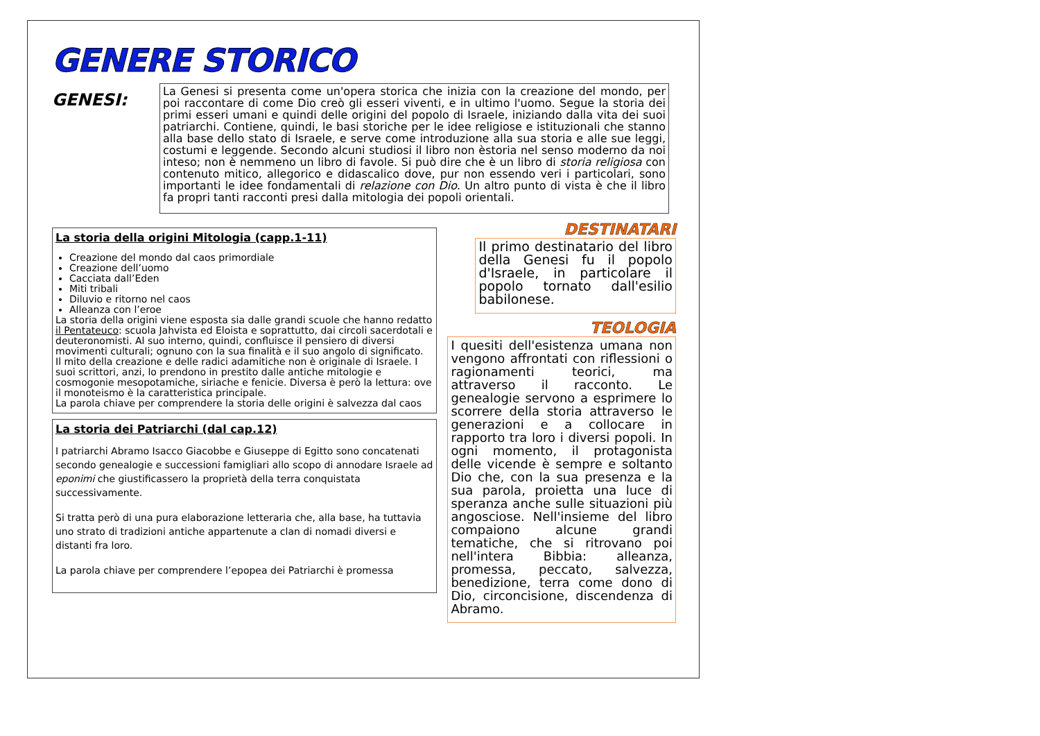GENERE STORICO
GENESI:
La Genesi si presenta come un'opera storica che inizia con la creazione del mondo, per poi raccontare di come Dio creò gli esseri viventi, e in ultimo l'uomo. Segue la storia dei primi esseri umani e quindi delle origini del popolo di Israele, iniziando dalla vita dei suoi patriarchi. Contiene, quindi, le basi storiche per le idee religiose e istituzionali che stanno alla base dello stato di Israele, e serve come introduzione alla sua storia e alle sue leggi, costumi e leggende. Secondo alcuni studiosi il libro non èstoria nel senso moderno da noi inteso; non è nemmeno un libro di favole. Si può dire che è un libro di storia religiosa con contenuto mitico, allegorico e didascalico dove, pur non essendo veri i particolari, sono importanti le idee fondamentali di relazione con Dio. Un altro punto di vista è che il libro fa propri tanti racconti presi dalla mitologia dei popoli orientali.
La storia della origini Mitologia (capp.1-11)
Creazione del mondo dal caos primordiale
Creazione dell’uomo
Cacciata dall’Eden
Miti tribali
Diluvio e ritorno nel caos
Alleanza con l’eroe
La storia della origini viene esposta sia dalle grandi scuole che hanno redatto il Pentateuco: scuola Jahvista ed Eloista e soprattutto, dai circoli sacerdotali e deuteronomisti. Al suo interno, quindi, confluisce il pensiero di diversi movimenti culturali; ognuno con la sua finalità e il suo angolo di significato.
Il mito della creazione e delle radici adamitiche non è originale di Israele. I suoi scrittori, anzi, lo prendono in prestito dalle antiche mitologie e cosmogonie mesopotamiche, siriache e fenicie. Diversa è però la lettura: ove il monoteismo è la caratteristica principale.
La parola chiave per comprendere la storia delle origini è salvezza dal caos
La storia dei Patriarchi (dal cap.12)
I patriarchi Abramo Isacco Giacobbe e Giuseppe di Egitto sono concatenati secondo genealogie e successioni famigliari allo scopo di annodare Israele ad eponimi che giustificassero la proprietà della terra conquistata successivamente.
Si tratta però di una pura elaborazione letteraria che, alla base, ha tuttavia uno strato di tradizioni antiche appartenute a clan di nomadi diversi e distanti fra loro.
La parola chiave per comprendere l’epopea dei Patriarchi è promessa
DESTINATARI
Il primo destinatario del libro della Genesi fu il popolo d'Israele, in particolare il popolo tornato dall'esilio babilonese.
TEOLOGIA
I quesiti dell'esistenza umana non vengono affrontati con riflessioni o ragionamenti teorici, ma attraverso il racconto. Le genealogie servono a esprimere lo scorrere della storia attraverso le generazioni e a collocare in rapporto tra loro i diversi popoli. In ogni momento, il protagonista delle vicende è sempre e soltanto Dio che, con la sua presenza e la sua parola, proietta una luce di speranza anche sulle situazioni più angosciose. Nell'insieme del libro compaiono alcune grandi tematiche, che si ritrovano poi nell'intera Bibbia: alleanza, promessa, peccato, salvezza, benedizione, terra come dono di Dio, circoncisione, discendenza di Abramo.